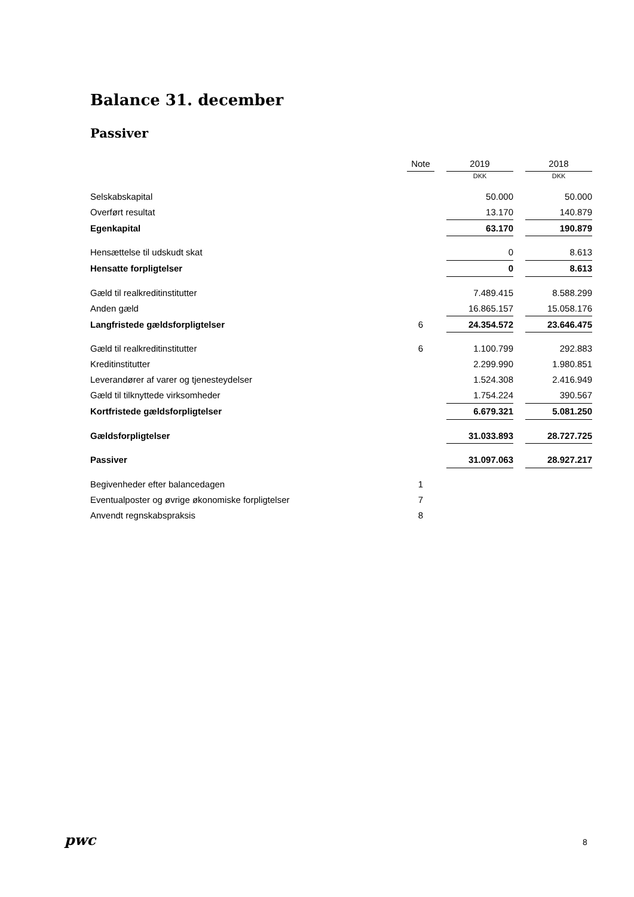Balance 31. december
Passiver
| | Note | | 2019 | | 2018 |
| | | | DKK | | DKK |
| Selskabskapital | | | 50.000 | | 50.000 |
| Overført resultat | | | 13.170 | | 140.879 |
| Egenkapital | | | 63.170 | | 190.879 |
| Hensættelse til udskudt skat | | | 0 | | 8.613 |
| Hensatte forpligtelser | | | 0 | | 8.613 |
| Gæld til realkreditinstitutter | | | 7.489.415 | | 8.588.299 |
| Anden gæld | | | 16.865.157 | | 15.058.176 |
| Langfristede gældsforpligtelser | 6 | | 24.354.572 | | 23.646.475 |
| Gæld til realkreditinstitutter | 6 | | 1.100.799 | | 292.883 |
| Kreditinstitutter | | | 2.299.990 | | 1.980.851 |
| Leverandører af varer og tjenesteydelser | | | 1.524.308 | | 2.416.949 |
| Gæld til tilknyttede virksomheder | | | 1.754.224 | | 390.567 |
| Kortfristede gældsforpligtelser | | | 6.679.321 | | 5.081.250 |
| Gældsforpligtelser | | | 31.033.893 | | 28.727.725 |
| Passiver | | | 31.097.063 | | 28.927.217 |
| Begivenheder efter balancedagen | 1 | | | | |
| Eventualposter og øvrige økonomiske forpligtelser | 7 | | | | |
| Anvendt regnskabspraksis | 8 | | | | |
pwc 8